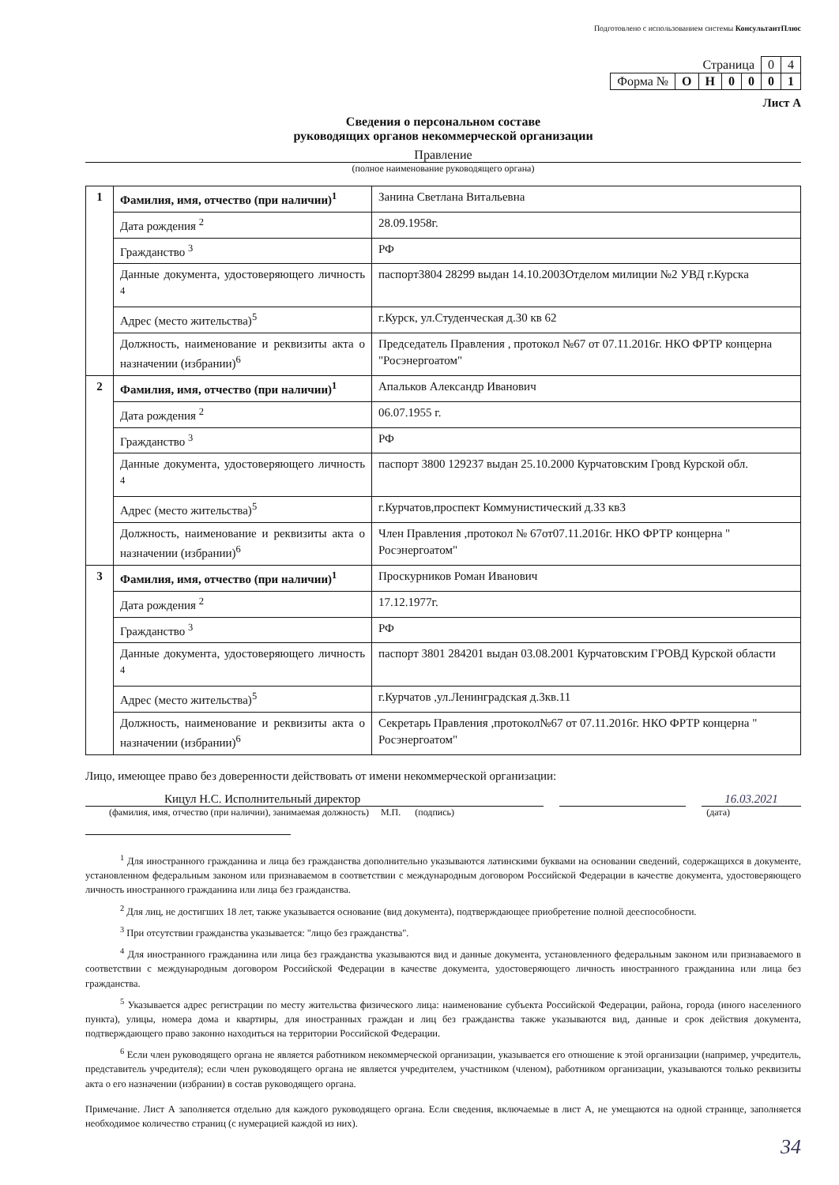Подготовлено с использованием системы КонсультантПлюс
| Страница | | | | | 0 | 4 |
| Форма № | О | Н | 0 | 0 | 0 | 1 |
Лист А
Сведения о персональном составе
руководящих органов некоммерческой организации
Правление
(полное наименование руководящего органа)
| 1 | Фамилия, имя, отчество (при наличии)<sup>1</sup> | Занина Светлана Витальевна |
| | Дата рождения <sup>2</sup> | 28.09.1958г. |
| | Гражданство <sup>3</sup> | РФ |
| | Данные документа, удостоверяющего личность <sup>4</sup> | паспорт3804 28299 выдан 14.10.2003Отделом милиции №2 УВД г.Курска |
| | Адрес (место жительства)<sup>5</sup> | г.Курск, ул.Студенческая д.30 кв 62 |
| | Должность, наименование и реквизиты акта о назначении (избрании)<sup>6</sup> | Председатель Правления , протокол №67 от 07.11.2016г. НКО ФРТР концерна "Росэнергоатом" |
| 2 | Фамилия, имя, отчество (при наличии)<sup>1</sup> | Апальков Александр Иванович |
| | Дата рождения <sup>2</sup> | 06.07.1955 г. |
| | Гражданство <sup>3</sup> | РФ |
| | Данные документа, удостоверяющего личность <sup>4</sup> | паспорт 3800 129237 выдан 25.10.2000 Курчатовским Гровд Курской обл. |
| | Адрес (место жительства)<sup>5</sup> | г.Курчатов,проспект Коммунистический д.33 кв3 |
| | Должность, наименование и реквизиты акта о назначении (избрании)<sup>6</sup> | Член Правления ,протокол № 67от07.11.2016г. НКО ФРТР концерна " Росэнергоатом" |
| 3 | Фамилия, имя, отчество (при наличии)<sup>1</sup> | Проскурников Роман Иванович |
| | Дата рождения <sup>2</sup> | 17.12.1977г. |
| | Гражданство <sup>3</sup> | РФ |
| | Данные документа, удостоверяющего личность <sup>4</sup> | паспорт 3801 284201 выдан 03.08.2001 Курчатовским ГРОВД Курской области |
| | Адрес (место жительства)<sup>5</sup> | г.Курчатов ,ул.Ленинградская д.3кв.11 |
| | Должность, наименование и реквизиты акта о назначении (избрании)<sup>6</sup> | Секретарь Правления ,протокол№67 от 07.11.2016г. НКО ФРТР концерна " Росэнергоатом" |
Лицо, имеющее право без доверенности действовать от имени некоммерческой организации:
Кицул Н.С. Исполнительный директор 16.03.2021
(фамилия, имя, отчество (при наличии), занимаемая должность) М.П. (подпись) (дата)
<sup>1</sup> Для иностранного гражданина и лица без гражданства дополнительно указываются латинскими буквами на основании сведений, содержащихся в документе, установленном федеральным законом или признаваемом в соответствии с международным договором Российской Федерации в качестве документа, удостоверяющего личность иностранного гражданина или лица без гражданства.
<sup>2</sup> Для лиц, не достигших 18 лет, также указывается основание (вид документа), подтверждающее приобретение полной дееспособности.
<sup>3</sup> При отсутствии гражданства указывается: "лицо без гражданства".
<sup>4</sup> Для иностранного гражданина или лица без гражданства указываются вид и данные документа, установленного федеральным законом или признаваемого в соответствии с международным договором Российской Федерации в качестве документа, удостоверяющего личность иностранного гражданина или лица без гражданства.
<sup>5</sup> Указывается адрес регистрации по месту жительства физического лица: наименование субъекта Российской Федерации, района, города (иного населенного пункта), улицы, номера дома и квартиры, для иностранных граждан и лиц без гражданства также указываются вид, данные и срок действия документа, подтверждающего право законно находиться на территории Российской Федерации.
<sup>6</sup> Если член руководящего органа не является работником некоммерческой организации, указывается его отношение к этой организации (например, учредитель, представитель учредителя); если член руководящего органа не является учредителем, участником (членом), работником организации, указываются только реквизиты акта о его назначении (избрании) в состав руководящего органа.
Примечание. Лист А заполняется отдельно для каждого руководящего органа. Если сведения, включаемые в лист А, не умещаются на одной странице, заполняется необходимое количество страниц (с нумерацией каждой из них).
34